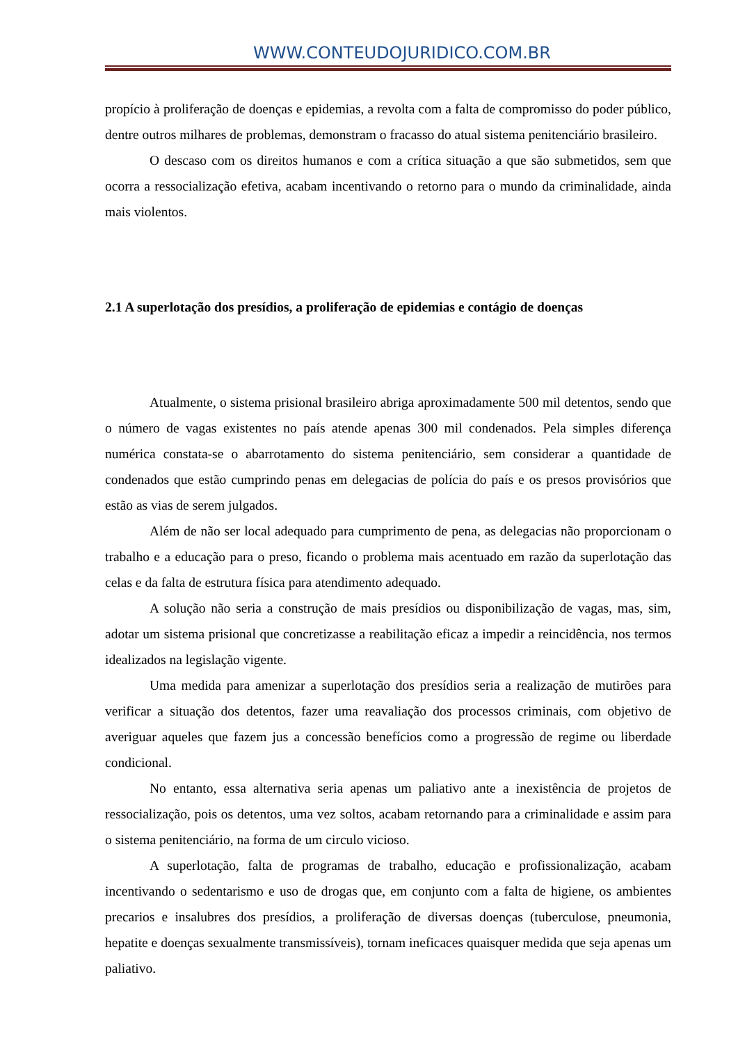WWW.CONTEUDOJURIDICO.COM.BR
propício à proliferação de doenças e epidemias, a revolta com a falta de compromisso do poder público, dentre outros milhares de problemas, demonstram o fracasso do atual sistema penitenciário brasileiro.
O descaso com os direitos humanos e com a crítica situação a que são submetidos, sem que ocorra a ressocialização efetiva, acabam incentivando o retorno para o mundo da criminalidade, ainda mais violentos.
2.1 A superlotação dos presídios, a proliferação de epidemias e contágio de doenças
Atualmente, o sistema prisional brasileiro abriga aproximadamente 500 mil detentos, sendo que o número de vagas existentes no país atende apenas 300 mil condenados. Pela simples diferença numérica constata-se o abarrotamento do sistema penitenciário, sem considerar a quantidade de condenados que estão cumprindo penas em delegacias de polícia do país e os presos provisórios que estão as vias de serem julgados.
Além de não ser local adequado para cumprimento de pena, as delegacias não proporcionam o trabalho e a educação para o preso, ficando o problema mais acentuado em razão da superlotação das celas e da falta de estrutura física para atendimento adequado.
A solução não seria a construção de mais presídios ou disponibilização de vagas, mas, sim, adotar um sistema prisional que concretizasse a reabilitação eficaz a impedir a reincidência, nos termos idealizados na legislação vigente.
Uma medida para amenizar a superlotação dos presídios seria a realização de mutirões para verificar a situação dos detentos, fazer uma reavaliação dos processos criminais, com objetivo de averiguar aqueles que fazem jus a concessão benefícios como a progressão de regime ou liberdade condicional.
No entanto, essa alternativa seria apenas um paliativo ante a inexistência de projetos de ressocialização, pois os detentos, uma vez soltos, acabam retornando para a criminalidade e assim para o sistema penitenciário, na forma de um circulo vicioso.
A superlotação, falta de programas de trabalho, educação e profissionalização, acabam incentivando o sedentarismo e uso de drogas que, em conjunto com a falta de higiene, os ambientes precarios e insalubres dos presídios, a proliferação de diversas doenças (tuberculose, pneumonia, hepatite e doenças sexualmente transmissíveis), tornam ineficaces quaisquer medida que seja apenas um paliativo.